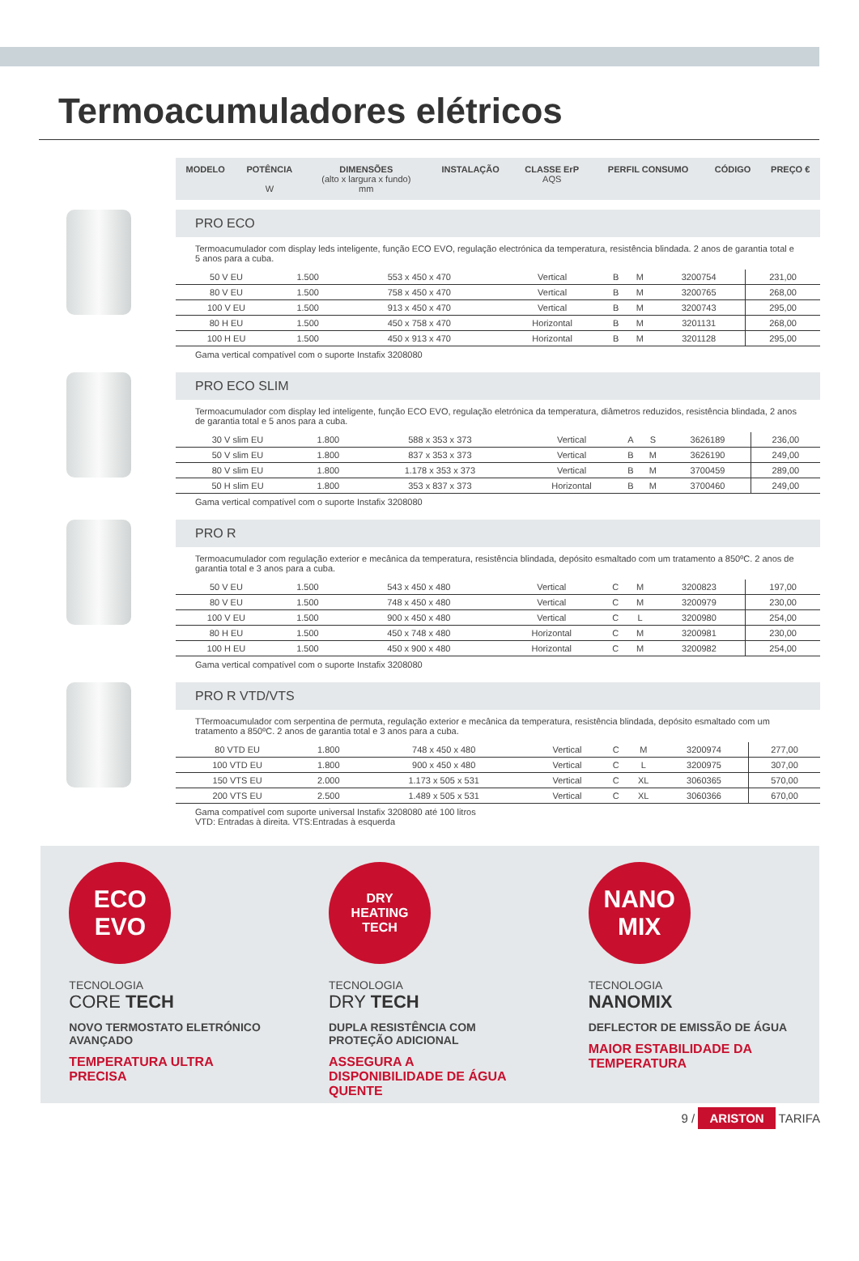Termoacumuladores elétricos
| MODELO | POTÊNCIA W | DIMENSÕES (alto x largura x fundo) mm | INSTALAÇÃO | CLASSE ErP AQS | PERFIL CONSUMO | CÓDIGO | PREÇO € |
| --- | --- | --- | --- | --- | --- | --- | --- |
PRO ECO
Termoacumulador com display leds inteligente, função ECO EVO, regulação electrónica da temperatura, resistência blindada. 2 anos de garantia total e 5 anos para a cuba.
| 50 V EU | 1.500 | 553 x 450 x 470 | Vertical | B | M | 3200754 | 231,00 |
| 80 V EU | 1.500 | 758 x 450 x 470 | Vertical | B | M | 3200765 | 268,00 |
| 100 V EU | 1.500 | 913 x 450 x 470 | Vertical | B | M | 3200743 | 295,00 |
| 80 H EU | 1.500 | 450 x 758 x 470 | Horizontal | B | M | 3201131 | 268,00 |
| 100 H EU | 1.500 | 450 x 913 x 470 | Horizontal | B | M | 3201128 | 295,00 |
Gama vertical compatível com o suporte Instafix 3208080
PRO ECO SLIM
Termoacumulador com display led inteligente, função ECO EVO, regulação eletrónica da temperatura, diâmetros reduzidos, resistência blindada, 2 anos de garantia total e 5 anos para a cuba.
| 30 V slim EU | 1.800 | 588 x 353 x 373 | Vertical | A | S | 3626189 | 236,00 |
| 50 V slim EU | 1.800 | 837 x 353 x 373 | Vertical | B | M | 3626190 | 249,00 |
| 80 V slim EU | 1.800 | 1.178 x 353 x 373 | Vertical | B | M | 3700459 | 289,00 |
| 50 H slim EU | 1.800 | 353 x 837 x 373 | Horizontal | B | M | 3700460 | 249,00 |
Gama vertical compatível com o suporte Instafix 3208080
PRO R
Termoacumulador com regulação exterior e mecânica da temperatura, resistência blindada, depósito esmaltado com um tratamento a 850ºC. 2 anos de garantia total e 3 anos para a cuba.
| 50 V EU | 1.500 | 543 x 450 x 480 | Vertical | C | M | 3200823 | 197,00 |
| 80 V EU | 1.500 | 748 x 450 x 480 | Vertical | C | M | 3200979 | 230,00 |
| 100 V EU | 1.500 | 900 x 450 x 480 | Vertical | C | L | 3200980 | 254,00 |
| 80 H EU | 1.500 | 450 x 748 x 480 | Horizontal | C | M | 3200981 | 230,00 |
| 100 H EU | 1.500 | 450 x 900 x 480 | Horizontal | C | M | 3200982 | 254,00 |
Gama vertical compatível com o suporte Instafix 3208080
PRO R VTD/VTS
TTermoacumulador com serpentina de permuta, regulação exterior e mecânica da temperatura, resistência blindada, depósito esmaltado com um tratamento a 850ºC. 2 anos de garantia total e 3 anos para a cuba.
| 80 VTD EU | 1.800 | 748 x 450 x 480 | Vertical | C | M | 3200974 | 277,00 |
| 100 VTD EU | 1.800 | 900 x 450 x 480 | Vertical | C | L | 3200975 | 307,00 |
| 150 VTS EU | 2.000 | 1.173 x 505 x 531 | Vertical | C | XL | 3060365 | 570,00 |
| 200 VTS EU | 2.500 | 1.489 x 505 x 531 | Vertical | C | XL | 3060366 | 670,00 |
Gama compatível com suporte universal Instafix 3208080 até 100 litros
VTD: Entradas à direita. VTS:Entradas à esquerda
ECO
EVO
TECNOLOGIA
CORE TECH
NOVO TERMOSTATO ELETRÓNICO AVANÇADO
TEMPERATURA ULTRA PRECISA
DRY
HEATING
TECH
TECNOLOGIA
DRY TECH
DUPLA RESISTÊNCIA COM PROTEÇÃO ADICIONAL
ASSEGURA A DISPONIBILIDADE DE ÁGUA QUENTE
NANO
MIX
TECNOLOGIA
NANOMIX
DEFLECTOR DE EMISSÃO DE ÁGUA
MAIOR ESTABILIDADE DA TEMPERATURA
9 / ARISTON TARIFA